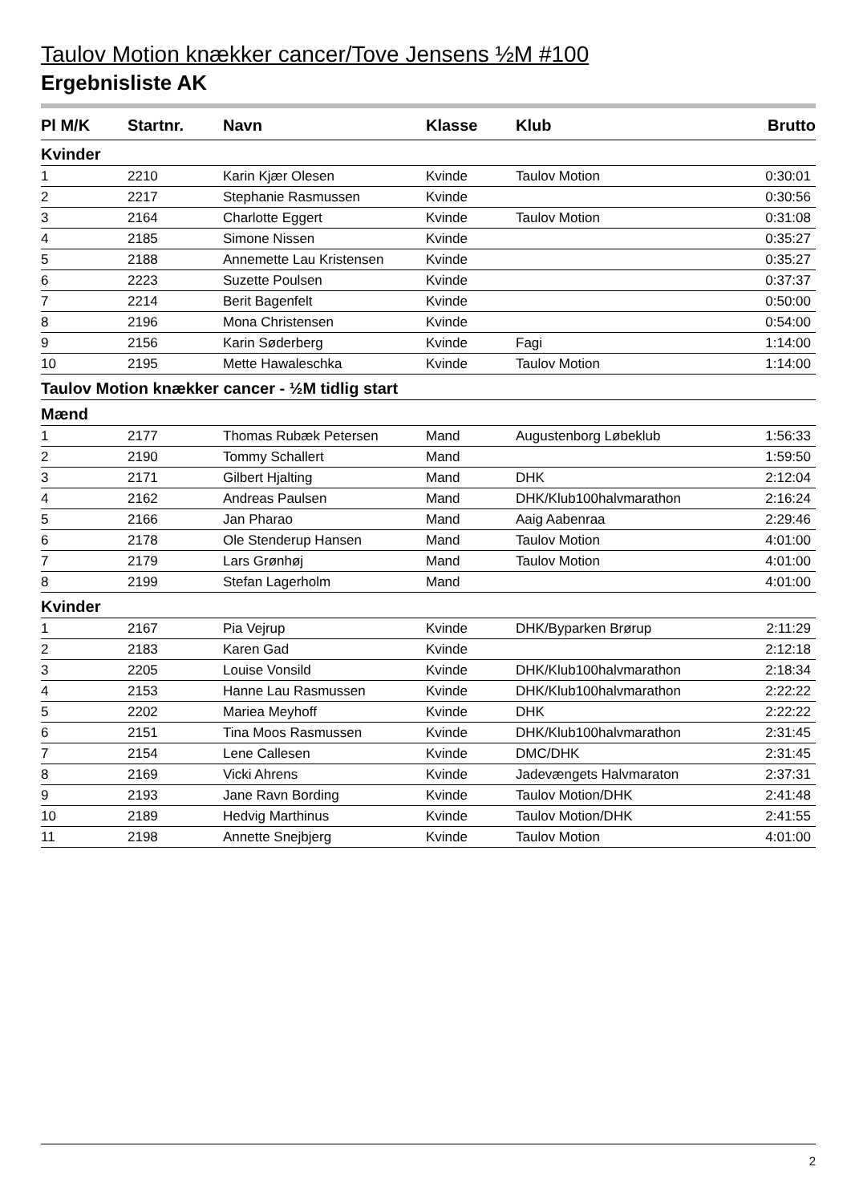Taulov Motion knækker cancer/Tove Jensens ½M #100
Ergebnisliste AK
| Pl M/K | Startnr. | Navn | Klasse | Klub | Brutto |
| --- | --- | --- | --- | --- | --- |
| Kvinder | | | | | |
| 1 | 2210 | Karin Kjær Olesen | Kvinde | Taulov Motion | 0:30:01 |
| 2 | 2217 | Stephanie Rasmussen | Kvinde | | 0:30:56 |
| 3 | 2164 | Charlotte Eggert | Kvinde | Taulov Motion | 0:31:08 |
| 4 | 2185 | Simone Nissen | Kvinde | | 0:35:27 |
| 5 | 2188 | Annemette Lau Kristensen | Kvinde | | 0:35:27 |
| 6 | 2223 | Suzette Poulsen | Kvinde | | 0:37:37 |
| 7 | 2214 | Berit Bagenfelt | Kvinde | | 0:50:00 |
| 8 | 2196 | Mona Christensen | Kvinde | | 0:54:00 |
| 9 | 2156 | Karin Søderberg | Kvinde | Fagi | 1:14:00 |
| 10 | 2195 | Mette Hawaleschka | Kvinde | Taulov Motion | 1:14:00 |
| Taulov Motion knækker cancer - ½M tidlig start | | | | | |
| Mænd | | | | | |
| 1 | 2177 | Thomas Rubæk Petersen | Mand | Augustenborg Løbeklub | 1:56:33 |
| 2 | 2190 | Tommy Schallert | Mand | | 1:59:50 |
| 3 | 2171 | Gilbert Hjalting | Mand | DHK | 2:12:04 |
| 4 | 2162 | Andreas Paulsen | Mand | DHK/Klub100halvmarathon | 2:16:24 |
| 5 | 2166 | Jan Pharao | Mand | Aaig Aabenraa | 2:29:46 |
| 6 | 2178 | Ole Stenderup Hansen | Mand | Taulov Motion | 4:01:00 |
| 7 | 2179 | Lars Grønhøj | Mand | Taulov Motion | 4:01:00 |
| 8 | 2199 | Stefan Lagerholm | Mand | | 4:01:00 |
| Kvinder | | | | | |
| 1 | 2167 | Pia Vejrup | Kvinde | DHK/Byparken Brørup | 2:11:29 |
| 2 | 2183 | Karen Gad | Kvinde | | 2:12:18 |
| 3 | 2205 | Louise Vonsild | Kvinde | DHK/Klub100halvmarathon | 2:18:34 |
| 4 | 2153 | Hanne Lau Rasmussen | Kvinde | DHK/Klub100halvmarathon | 2:22:22 |
| 5 | 2202 | Mariea Meyhoff | Kvinde | DHK | 2:22:22 |
| 6 | 2151 | Tina Moos Rasmussen | Kvinde | DHK/Klub100halvmarathon | 2:31:45 |
| 7 | 2154 | Lene Callesen | Kvinde | DMC/DHK | 2:31:45 |
| 8 | 2169 | Vicki Ahrens | Kvinde | Jadevængets Halvmaraton | 2:37:31 |
| 9 | 2193 | Jane Ravn Bording | Kvinde | Taulov Motion/DHK | 2:41:48 |
| 10 | 2189 | Hedvig Marthinus | Kvinde | Taulov Motion/DHK | 2:41:55 |
| 11 | 2198 | Annette Snejbjerg | Kvinde | Taulov Motion | 4:01:00 |
2